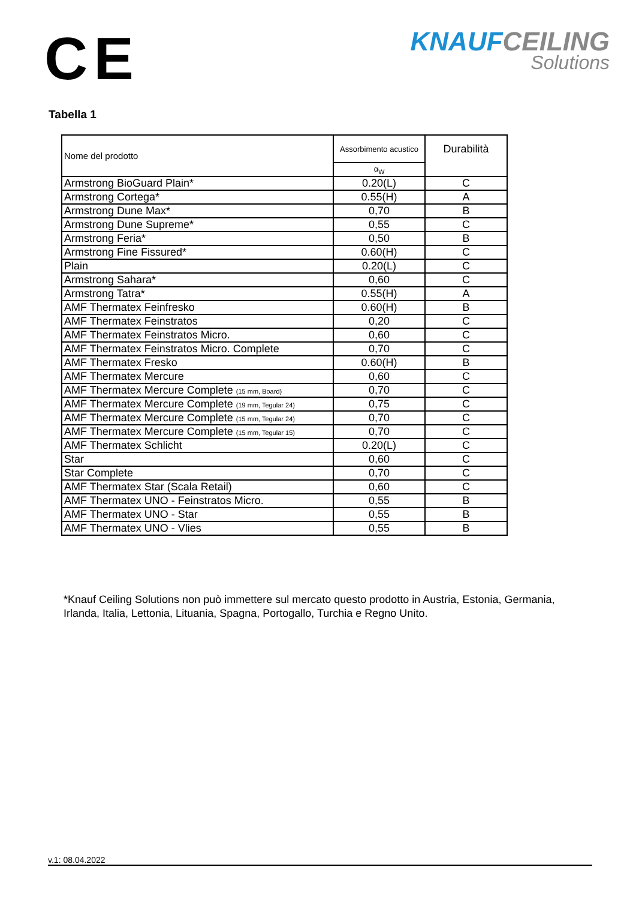CE
KNAUFCEILING
Solutions
Tabella 1
| Nome del prodotto | Assorbimento acustico | Durabilità |
| --- | --- | --- |
| | α<sub>W</sub> | |
| Armstrong BioGuard Plain* | 0.20(L) | C |
| Armstrong Cortega* | 0.55(H) | A |
| Armstrong Dune Max* | 0,70 | B |
| Armstrong Dune Supreme* | 0,55 | C |
| Armstrong Feria* | 0,50 | B |
| Armstrong Fine Fissured* | 0.60(H) | C |
| Plain | 0.20(L) | C |
| Armstrong Sahara* | 0,60 | C |
| Armstrong Tatra* | 0.55(H) | A |
| AMF Thermatex Feinfresko | 0.60(H) | B |
| AMF Thermatex Feinstratos | 0,20 | C |
| AMF Thermatex Feinstratos Micro. | 0,60 | C |
| AMF Thermatex Feinstratos Micro. Complete | 0,70 | C |
| AMF Thermatex Fresko | 0.60(H) | B |
| AMF Thermatex Mercure | 0,60 | C |
| AMF Thermatex Mercure Complete (15 mm, Board) | 0,70 | C |
| AMF Thermatex Mercure Complete (19 mm, Tegular 24) | 0,75 | C |
| AMF Thermatex Mercure Complete (15 mm, Tegular 24) | 0,70 | C |
| AMF Thermatex Mercure Complete (15 mm, Tegular 15) | 0,70 | C |
| AMF Thermatex Schlicht | 0.20(L) | C |
| Star | 0,60 | C |
| Star Complete | 0,70 | C |
| AMF Thermatex Star (Scala Retail) | 0,60 | C |
| AMF Thermatex UNO - Feinstratos Micro. | 0,55 | B |
| AMF Thermatex UNO - Star | 0,55 | B |
| AMF Thermatex UNO - Vlies | 0,55 | B |
*Knauf Ceiling Solutions non può immettere sul mercato questo prodotto in Austria, Estonia, Germania, Irlanda, Italia, Lettonia, Lituania, Spagna, Portogallo, Turchia e Regno Unito.
v.1: 08.04.2022